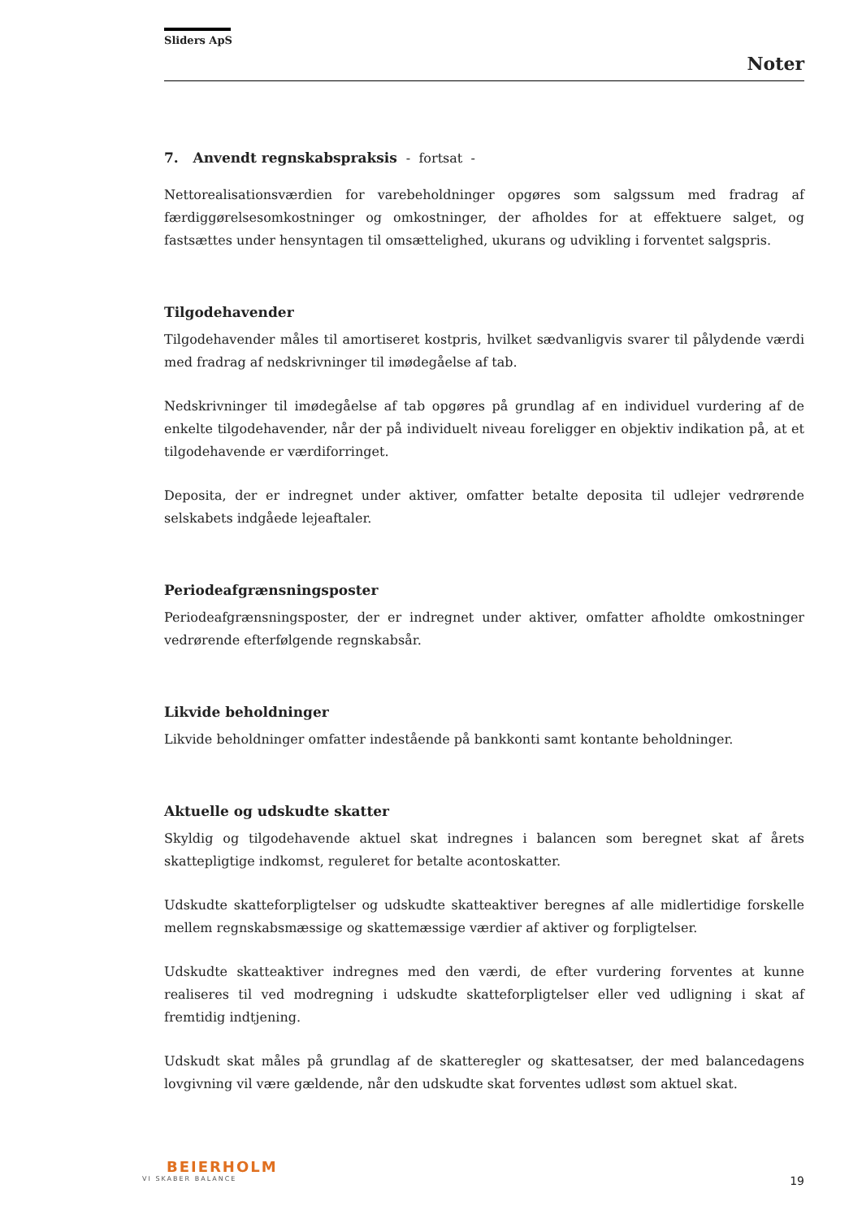Sliders ApS
Noter
7. Anvendt regnskabspraksis - fortsat -
Nettorealisationsværdien for varebeholdninger opgøres som salgssum med fradrag af færdiggørelsesomkostninger og omkostninger, der afholdes for at effektuere salget, og fastsættes under hensyntagen til omsættelighed, ukurans og udvikling i forventet salgspris.
Tilgodehavender
Tilgodehavender måles til amortiseret kostpris, hvilket sædvanligvis svarer til pålydende værdi med fradrag af nedskrivninger til imødegåelse af tab.
Nedskrivninger til imødegåelse af tab opgøres på grundlag af en individuel vurdering af de enkelte tilgodehavender, når der på individuelt niveau foreligger en objektiv indikation på, at et tilgodehavende er værdiforringet.
Deposita, der er indregnet under aktiver, omfatter betalte deposita til udlejer vedrørende selskabets indgåede lejeaftaler.
Periodeafgrænsningsposter
Periodeafgrænsningsposter, der er indregnet under aktiver, omfatter afholdte omkostninger vedrørende efterfølgende regnskabsår.
Likvide beholdninger
Likvide beholdninger omfatter indestående på bankkonti samt kontante beholdninger.
Aktuelle og udskudte skatter
Skyldig og tilgodehavende aktuel skat indregnes i balancen som beregnet skat af årets skattepligtige indkomst, reguleret for betalte acontoskatter.
Udskudte skatteforpligtelser og udskudte skatteaktiver beregnes af alle midlertidige forskelle mellem regnskabsmæssige og skattemæssige værdier af aktiver og forpligtelser.
Udskudte skatteaktiver indregnes med den værdi, de efter vurdering forventes at kunne realiseres til ved modregning i udskudte skatteforpligtelser eller ved udligning i skat af fremtidig indtjening.
Udskudt skat måles på grundlag af de skatteregler og skattesatser, der med balancedagens lovgivning vil være gældende, når den udskudte skat forventes udløst som aktuel skat.
BEIERHOLM
VI SKABER BALANCE
19